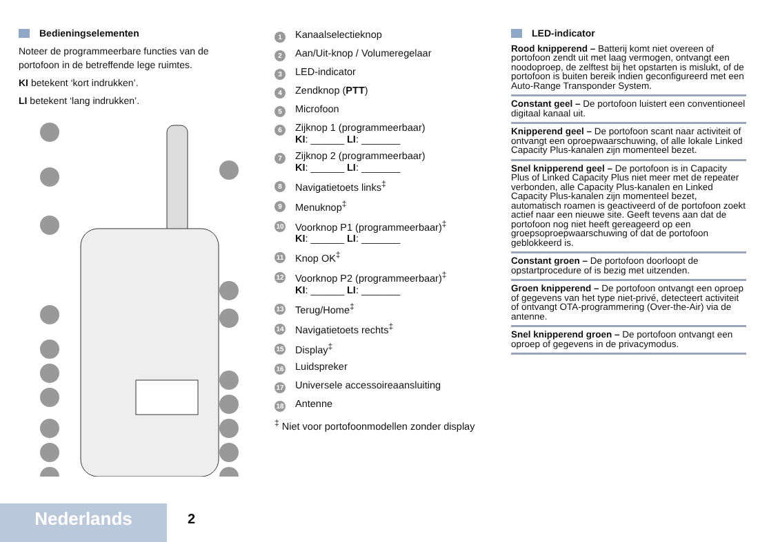Bedieningselementen
Noteer de programmeerbare functies van de portofoon in de betreffende lege ruimtes.
KI betekent ‘kort indrukken’.
LI betekent ‘lang indrukken’.
1 Kanaalselectieknop
2 Aan/Uit-knop / Volumeregelaar
3 LED-indicator
4 Zendknop (PTT)
5 Microfoon
6 Zijknop 1 (programmeerbaar)
KI: ______ LI: _______
7 Zijknop 2 (programmeerbaar)
KI: ______ LI: _______
8 Navigatietoets links<sup>‡</sup>
9 Menuknop<sup>‡</sup>
10 Voorknop P1 (programmeerbaar)<sup>‡</sup>
KI: ______ LI: _______
11 Knop OK<sup>‡</sup>
12 Voorknop P2 (programmeerbaar)<sup>‡</sup>
KI: ______ LI: _______
13 Terug/Home<sup>‡</sup>
14 Navigatietoets rechts<sup>‡</sup>
15 Display<sup>‡</sup>
16 Luidspreker
17 Universele accessoireaansluiting
18 Antenne
<sup>‡</sup> Niet voor portofoonmodellen zonder display
LED-indicator
Rood knipperend – Batterij komt niet overeen of portofoon zendt uit met laag vermogen, ontvangt een noodoproep, de zelftest bij het opstarten is mislukt, of de portofoon is buiten bereik indien geconfigureerd met een Auto-Range Transponder System.
Constant geel – De portofoon luistert een conventioneel digitaal kanaal uit.
Knipperend geel – De portofoon scant naar activiteit of ontvangt een oproepwaarschuwing, of alle lokale Linked Capacity Plus-kanalen zijn momenteel bezet.
Snel knipperend geel – De portofoon is in Capacity Plus of Linked Capacity Plus niet meer met de repeater verbonden, alle Capacity Plus-kanalen en Linked Capacity Plus-kanalen zijn momenteel bezet, automatisch roamen is geactiveerd of de portofoon zoekt actief naar een nieuwe site. Geeft tevens aan dat de portofoon nog niet heeft gereageerd op een groepsoproepwaarschuwing of dat de portofoon geblokkeerd is.
Constant groen – De portofoon doorloopt de opstartprocedure of is bezig met uitzenden.
Groen knipperend – De portofoon ontvangt een oproep of gegevens van het type niet-privé, detecteert activiteit of ontvangt OTA-programmering (Over-the-Air) via de antenne.
Snel knipperend groen – De portofoon ontvangt een oproep of gegevens in de privacymodus.
Nederlands 2